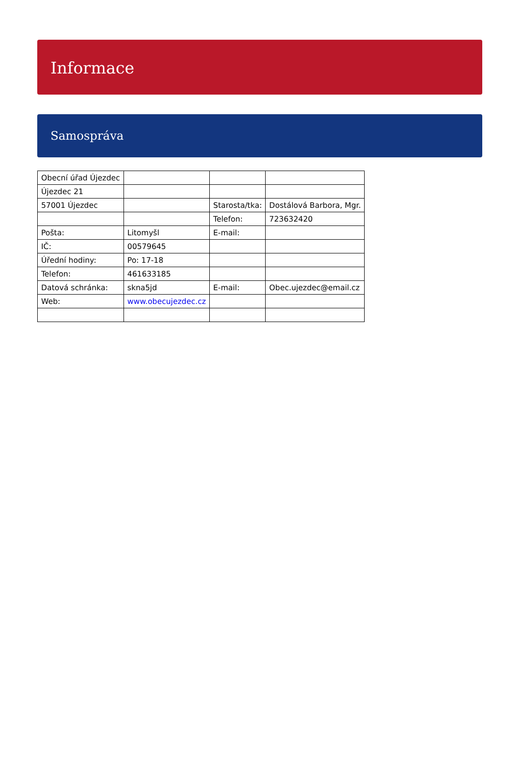Informace
Samospráva
| Obecní úřad Újezdec | | | |
| Újezdec 21 | | | |
| 57001 Újezdec | | Starosta/tka: | Dostálová Barbora, Mgr. |
| | | Telefon: | 723632420 |
| Pošta: | Litomyšl | E-mail: | |
| IČ: | 00579645 | | |
| Úřední hodiny: | Po: 17-18 | | |
| Telefon: | 461633185 | | |
| Datová schránka: | skna5jd | E-mail: | Obec.ujezdec@email.cz |
| Web: | www.obecujezdec.cz | | |